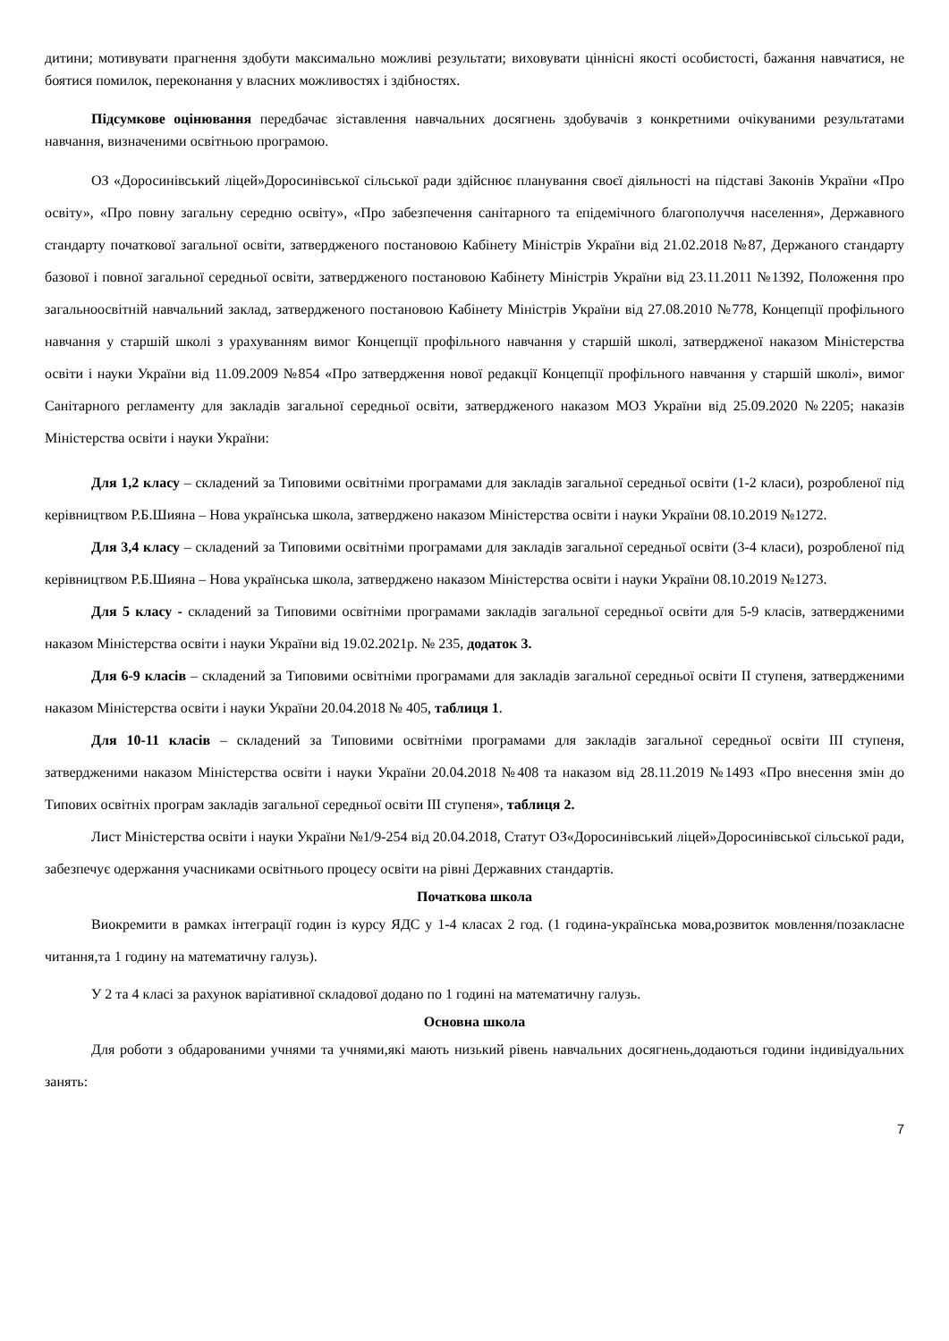дитини; мотивувати прагнення здобути максимально можливі результати; виховувати ціннісні якості особистості, бажання навчатися, не боятися помилок, переконання у власних можливостях і здібностях.
Підсумкове оцінювання передбачає зіставлення навчальних досягнень здобувачів з конкретними очікуваними результатами навчання, визначеними освітньою програмою.
ОЗ «Доросинівський ліцей»Доросинівської сільської ради здійснює планування своєї діяльності на підставі Законів України «Про освіту», «Про повну загальну середню освіту», «Про забезпечення санітарного та епідемічного благополуччя населення», Державного стандарту початкової загальної освіти, затвердженого постановою Кабінету Міністрів України від 21.02.2018 №87, Держаного стандарту базової і повної загальної середньої освіти, затвердженого постановою Кабінету Міністрів України від 23.11.2011 №1392, Положення про загальноосвітній навчальний заклад, затвердженого постановою Кабінету Міністрів України від 27.08.2010 №778, Концепції профільного навчання у старшій школі з урахуванням вимог Концепції профільного навчання у старшій школі, затвердженої наказом Міністерства освіти і науки України від 11.09.2009 №854 «Про затвердження нової редакції Концепції профільного навчання у старшій школі», вимог Санітарного регламенту для закладів загальної середньої освіти, затвердженого наказом МОЗ України від 25.09.2020 №2205; наказів Міністерства освіти і науки України:
Для 1,2 класу – складений за Типовими освітніми програмами для закладів загальної середньої освіти (1-2 класи), розробленої під керівництвом Р.Б.Шияна – Нова українська школа, затверджено наказом Міністерства освіти і науки України 08.10.2019 №1272.
Для 3,4 класу – складений за Типовими освітніми програмами для закладів загальної середньої освіти (3-4 класи), розробленої під керівництвом Р.Б.Шияна – Нова українська школа, затверджено наказом Міністерства освіти і науки України 08.10.2019 №1273.
Для 5 класу - складений за Типовими освітніми програмами закладів загальної середньої освіти для 5-9 класів, затвердженими наказом Міністерства освіти і науки України від 19.02.2021р. № 235, додаток 3.
Для 6-9 класів – складений за Типовими освітніми програмами для закладів загальної середньої освіти ІІ ступеня, затвердженими наказом Міністерства освіти і науки України 20.04.2018 № 405, таблиця 1.
Для 10-11 класів – складений за Типовими освітніми програмами для закладів загальної середньої освіти ІІІ ступеня, затвердженими наказом Міністерства освіти і науки України 20.04.2018 №408 та наказом від 28.11.2019 №1493 «Про внесення змін до Типових освітніх програм закладів загальної середньої освіти ІІІ ступеня», таблиця 2.
Лист Міністерства освіти і науки України №1/9-254 від 20.04.2018, Статут ОЗ«Доросинівський ліцей»Доросинівської сільської ради, забезпечує одержання учасниками освітнього процесу освіти на рівні Державних стандартів.
Початкова школа
Виокремити в рамках інтеграції годин із курсу ЯДС у 1-4 класах 2 год. (1 година-українська мова,розвиток мовлення/позакласне читання,та 1 годину на математичну галузь).
У 2 та 4 класі за рахунок варіативної складової додано по 1 годині на математичну галузь.
Основна школа
Для роботи з обдарованими учнями та учнями,які мають низький рівень навчальних досягнень,додаються години індивідуальних занять:
7